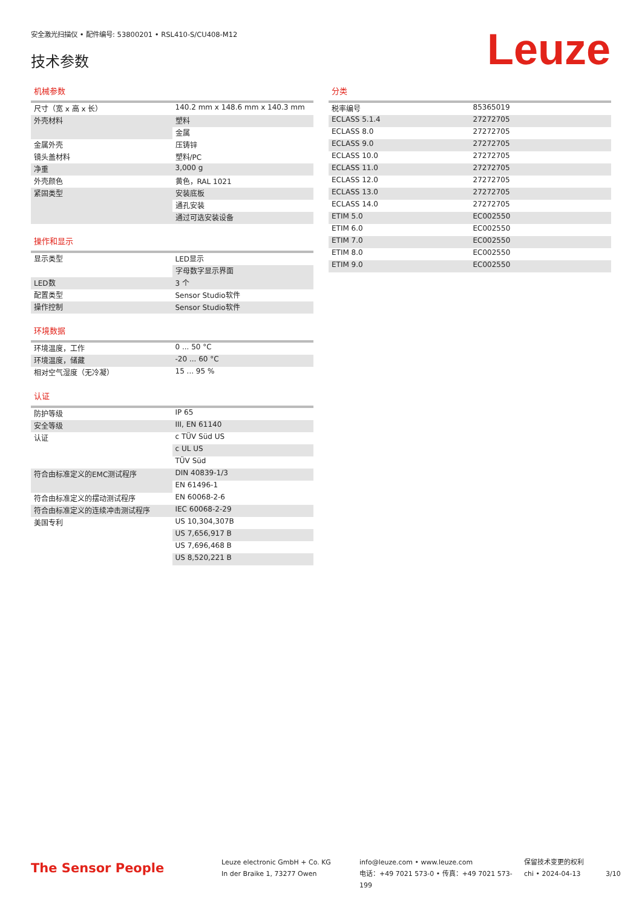安全激光扫描仪 • 配件编号: 53800201 • RSL410-S/CU408-M12
技术参数
Leuze
机械参数
| 尺寸（宽 x 高 x 长） | 140.2 mm x 148.6 mm x 140.3 mm |
| 外壳材料 | 塑料 |
| | 金属 |
| 金属外壳 | 压铸锌 |
| 镜头盖材料 | 塑料/PC |
| 净重 | 3,000 g |
| 外壳颜色 | 黄色，RAL 1021 |
| 紧固类型 | 安装底板 |
| | 通孔安装 |
| | 通过可选安装设备 |
操作和显示
| 显示类型 | LED显示 |
| | 字母数字显示界面 |
| LED数 | 3 个 |
| 配置类型 | Sensor Studio软件 |
| 操作控制 | Sensor Studio软件 |
环境数据
| 环境温度，工作 | 0 ... 50 °C |
| 环境温度，储藏 | -20 ... 60 °C |
| 相对空气湿度（无冷凝） | 15 ... 95 % |
认证
| 防护等级 | IP 65 |
| 安全等级 | III, EN 61140 |
| 认证 | c TÜV Süd US |
| | c UL US |
| | TÜV Süd |
| 符合由标准定义的EMC测试程序 | DIN 40839-1/3 |
| | EN 61496-1 |
| 符合由标准定义的摆动测试程序 | EN 60068-2-6 |
| 符合由标准定义的连续冲击测试程序 | IEC 60068-2-29 |
| 美国专利 | US 10,304,307B |
| | US 7,656,917 B |
| | US 7,696,468 B |
| | US 8,520,221 B |
分类
| 税率编号 | 85365019 |
| ECLASS 5.1.4 | 27272705 |
| ECLASS 8.0 | 27272705 |
| ECLASS 9.0 | 27272705 |
| ECLASS 10.0 | 27272705 |
| ECLASS 11.0 | 27272705 |
| ECLASS 12.0 | 27272705 |
| ECLASS 13.0 | 27272705 |
| ECLASS 14.0 | 27272705 |
| ETIM 5.0 | EC002550 |
| ETIM 6.0 | EC002550 |
| ETIM 7.0 | EC002550 |
| ETIM 8.0 | EC002550 |
| ETIM 9.0 | EC002550 |
The Sensor People
Leuze electronic GmbH + Co. KG
In der Braike 1, 73277 Owen
info@leuze.com • www.leuze.com
电话：+49 7021 573-0 • 传真：+49 7021 573-199
保留技术变更的权利
chi • 2024-04-13
3/10